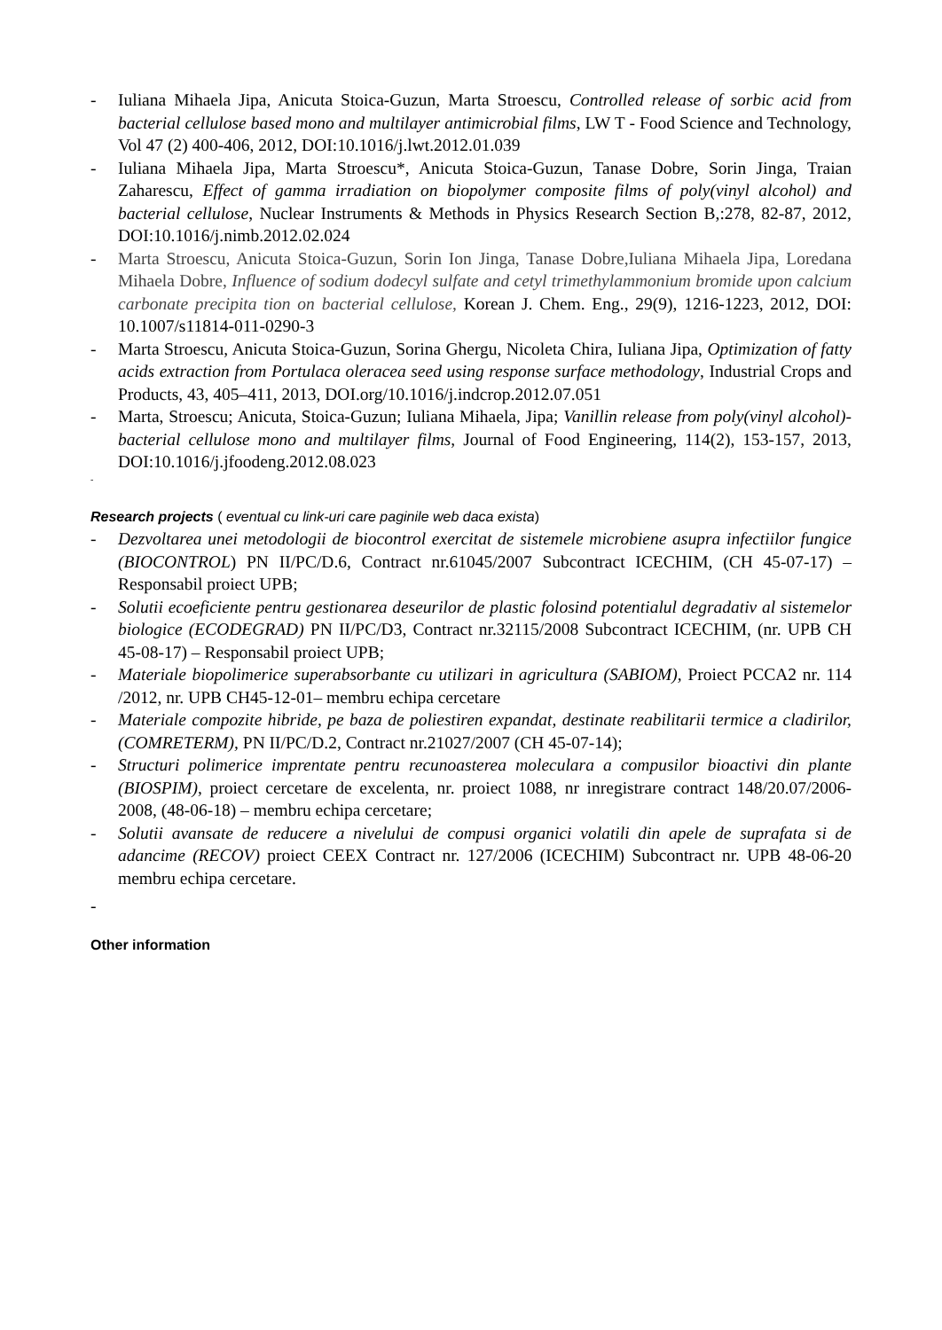- Iuliana Mihaela Jipa, Anicuta Stoica-Guzun, Marta Stroescu, Controlled release of sorbic acid from bacterial cellulose based mono and multilayer antimicrobial films, LW T - Food Science and Technology, Vol 47 (2) 400-406, 2012, DOI:10.1016/j.lwt.2012.01.039
- Iuliana Mihaela Jipa, Marta Stroescu*, Anicuta Stoica-Guzun, Tanase Dobre, Sorin Jinga, Traian Zaharescu, Effect of gamma irradiation on biopolymer composite films of poly(vinyl alcohol) and bacterial cellulose, Nuclear Instruments & Methods in Physics Research Section B,:278, 82-87, 2012, DOI:10.1016/j.nimb.2012.02.024
- Marta Stroescu, Anicuta Stoica-Guzun, Sorin Ion Jinga, Tanase Dobre,Iuliana Mihaela Jipa, Loredana Mihaela Dobre, Influence of sodium dodecyl sulfate and cetyl trimethylammonium bromide upon calcium carbonate precipita tion on bacterial cellulose, Korean J. Chem. Eng., 29(9), 1216-1223, 2012, DOI: 10.1007/s11814-011-0290-3
- Marta Stroescu, Anicuta Stoica-Guzun, Sorina Ghergu, Nicoleta Chira, Iuliana Jipa, Optimization of fatty acids extraction from Portulaca oleracea seed using response surface methodology, Industrial Crops and Products, 43, 405–411, 2013, DOI.org/10.1016/j.indcrop.2012.07.051
- Marta, Stroescu; Anicuta, Stoica-Guzun; Iuliana Mihaela, Jipa; Vanillin release from poly(vinyl alcohol)-bacterial cellulose mono and multilayer films, Journal of Food Engineering, 114(2), 153-157, 2013, DOI:10.1016/j.jfoodeng.2012.08.023
-
Research projects ( eventual cu link-uri care paginile web daca exista)
- Dezvoltarea unei metodologii de biocontrol exercitat de sistemele microbiene asupra infectiilor fungice (BIOCONTROL) PN II/PC/D.6, Contract nr.61045/2007 Subcontract ICECHIM, (CH 45-07-17) – Responsabil proiect UPB;
- Solutii ecoeficiente pentru gestionarea deseurilor de plastic folosind potentialul degradativ al sistemelor biologice (ECODEGRAD) PN II/PC/D3, Contract nr.32115/2008 Subcontract ICECHIM, (nr. UPB CH 45-08-17) – Responsabil proiect UPB;
- Materiale biopolimerice superabsorbante cu utilizari in agricultura (SABIOM), Proiect PCCA2 nr. 114 /2012, nr. UPB CH45-12-01– membru echipa cercetare
- Materiale compozite hibride, pe baza de poliestiren expandat, destinate reabilitarii termice a cladirilor, (COMRETERM), PN II/PC/D.2, Contract nr.21027/2007 (CH 45-07-14);
- Structuri polimerice imprentate pentru recunoasterea moleculara a compusilor bioactivi din plante (BIOSPIM), proiect cercetare de excelenta, nr. proiect 1088, nr inregistrare contract 148/20.07/2006-2008, (48-06-18) – membru echipa cercetare;
- Solutii avansate de reducere a nivelului de compusi organici volatili din apele de suprafata si de adancime (RECOV) proiect CEEX Contract nr. 127/2006 (ICECHIM) Subcontract nr. UPB 48-06-20 membru echipa cercetare.
-
Other information